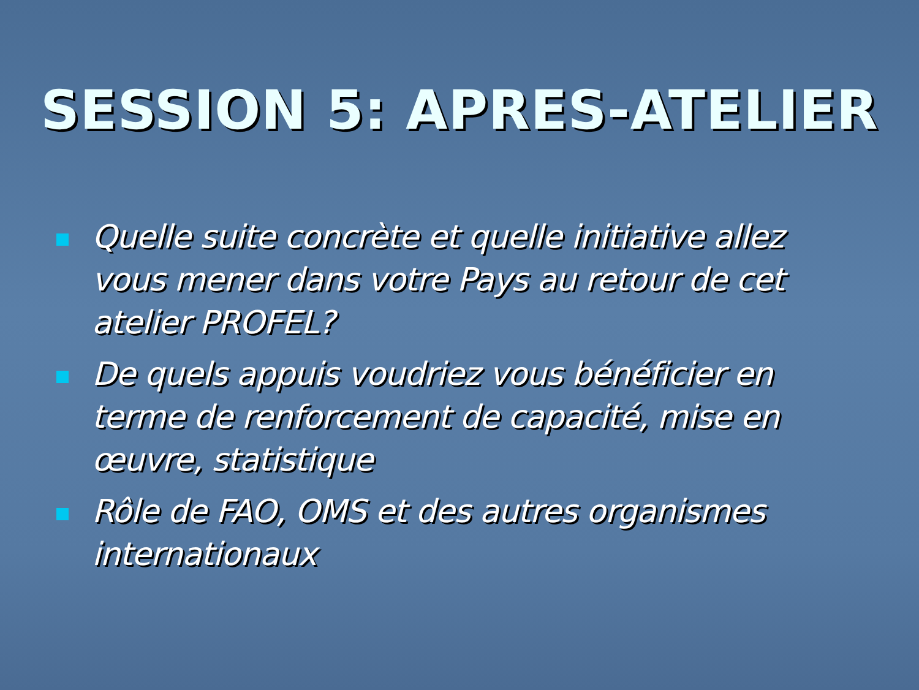SESSION 5: APRES-ATELIER
Quelle suite concrète et quelle initiative allez vous mener dans votre Pays au retour de cet atelier PROFEL?
De quels appuis voudriez vous bénéficier en terme de renforcement de capacité, mise en œuvre, statistique
Rôle de FAO, OMS et des autres organismes internationaux